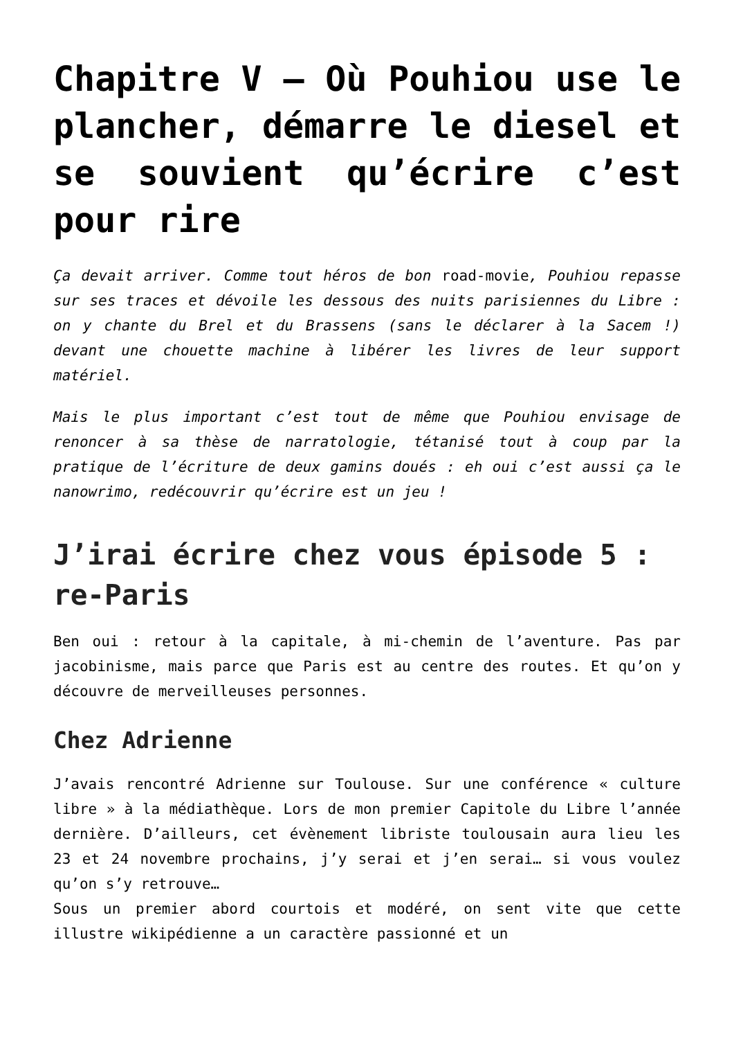Chapitre V – Où Pouhiou use le plancher, démarre le diesel et se souvient qu’écrire c’est pour rire
Ça devait arriver. Comme tout héros de bon road-movie, Pouhiou repasse sur ses traces et dévoile les dessous des nuits parisiennes du Libre : on y chante du Brel et du Brassens (sans le déclarer à la Sacem !) devant une chouette machine à libérer les livres de leur support matériel.
Mais le plus important c’est tout de même que Pouhiou envisage de renoncer à sa thèse de narratologie, tétanisé tout à coup par la pratique de l’écriture de deux gamins doués : eh oui c’est aussi ça le nanowrimo, redécouvrir qu’écrire est un jeu !
J’irai écrire chez vous épisode 5 : re-Paris
Ben oui : retour à la capitale, à mi-chemin de l’aventure. Pas par jacobinisme, mais parce que Paris est au centre des routes. Et qu’on y découvre de merveilleuses personnes.
Chez Adrienne
J’avais rencontré Adrienne sur Toulouse. Sur une conférence « culture libre » à la médiathèque. Lors de mon premier Capitole du Libre l’année dernière. D’ailleurs, cet évènement libriste toulousain aura lieu les 23 et 24 novembre prochains, j’y serai et j’en serai… si vous voulez qu’on s’y retrouve…
Sous un premier abord courtois et modéré, on sent vite que cette illustre wikipédienne a un caractère passionné et un